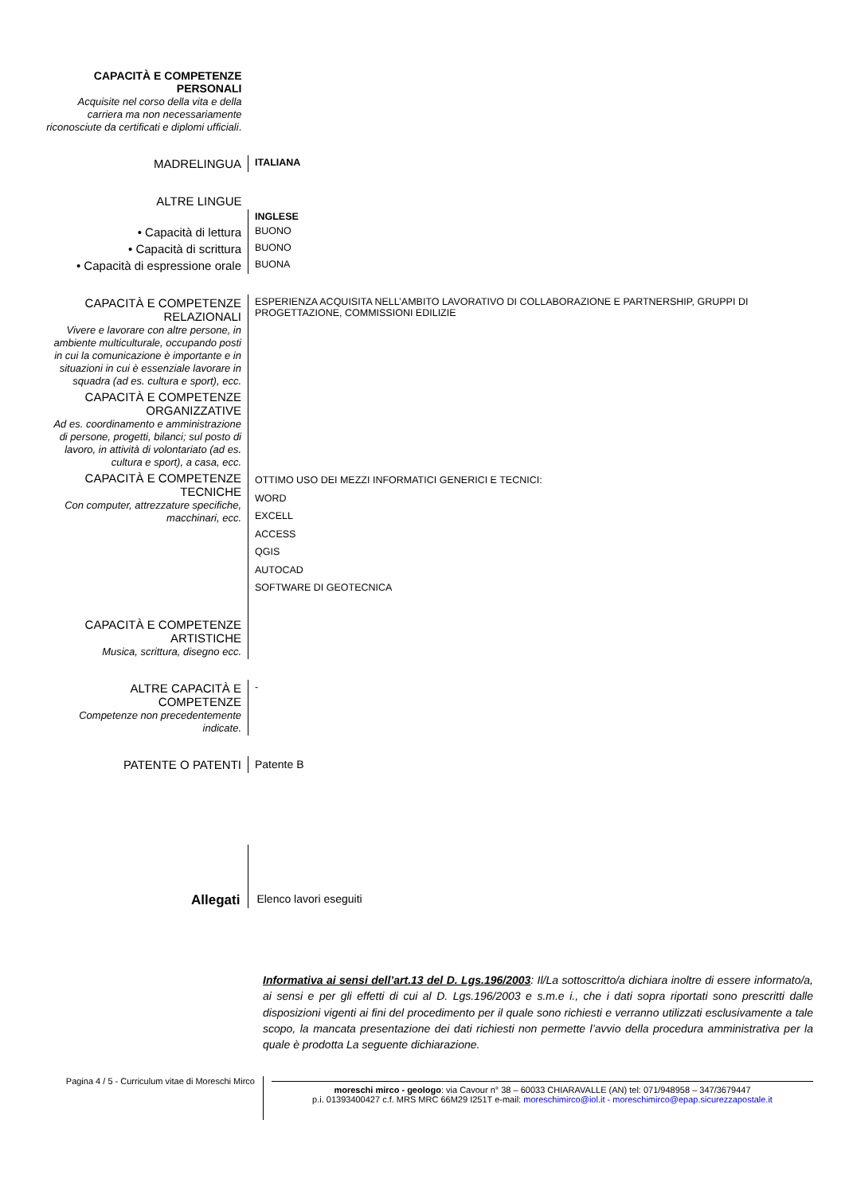| CAPACITÀ E COMPETENZE PERSONALI Acquisite nel corso della vita e della carriera ma non necessariamente riconosciute da certificati e diplomi ufficiali . | |
| MADRELINGUA | ITALIANA |
| ALTRE LINGUE | |
| | INGLESE |
| • Capacità di lettura | BUONO |
| • Capacità di scrittura | BUONO |
| • Capacità di espressione orale | BUONA |
| CAPACITÀ E COMPETENZE RELAZIONALI Vivere e lavorare con altre persone, in ambiente multiculturale, occupando posti in cui la comunicazione è importante e in situazioni in cui è essenziale lavorare in squadra (ad es. cultura e sport), ecc. | ESPERIENZA ACQUISITA NELL’AMBITO LAVORATIVO DI COLLABORAZIONE E PARTNERSHIP, GRUPPI DI PROGETTAZIONE, COMMISSIONI EDILIZIE |
| CAPACITÀ E COMPETENZE ORGANIZZATIVE Ad es. coordinamento e amministrazione di persone, progetti, bilanci; sul posto di lavoro, in attività di volontariato (ad es. cultura e sport), a casa, ecc. | |
| CAPACITÀ E COMPETENZE TECNICHE Con computer, attrezzature specifiche, macchinari, ecc. | OTTIMO USO DEI MEZZI INFORMATICI GENERICI E TECNICI: WORD EXCELL ACCESS QGIS AUTOCAD SOFTWARE DI GEOTECNICA |
| CAPACITÀ E COMPETENZE ARTISTICHE Musica, scrittura, disegno ecc. | |
| ALTRE CAPACITÀ E COMPETENZE Competenze non precedentemente indicate. | - |
| PATENTE O PATENTI | Patente B |
Allegati
Elenco lavori eseguiti
Informativa ai sensi dell’art.13 del D. Lgs.196/2003: Il/La sottoscritto/a dichiara inoltre di essere informato/a, ai sensi e per gli effetti di cui al D. Lgs.196/2003 e s.m.e i., che i dati sopra riportati sono prescritti dalle disposizioni vigenti ai fini del procedimento per il quale sono richiesti e verranno utilizzati esclusivamente a tale scopo, la mancata presentazione dei dati richiesti non permette l’avvio della procedura amministrativa per la quale è prodotta La seguente dichiarazione.
Pagina 4 / 5 - Curriculum vitae di Moreschi Mirco
moreschi mirco - geologo: via Cavour n° 38 – 60033 CHIARAVALLE (AN) tel: 071/948958 – 347/3679447
p.i. 01393400427 c.f. MRS MRC 66M29 I251T e-mail: moreschimirco@iol.it - moreschimirco@epap.sicurezzapostale.it